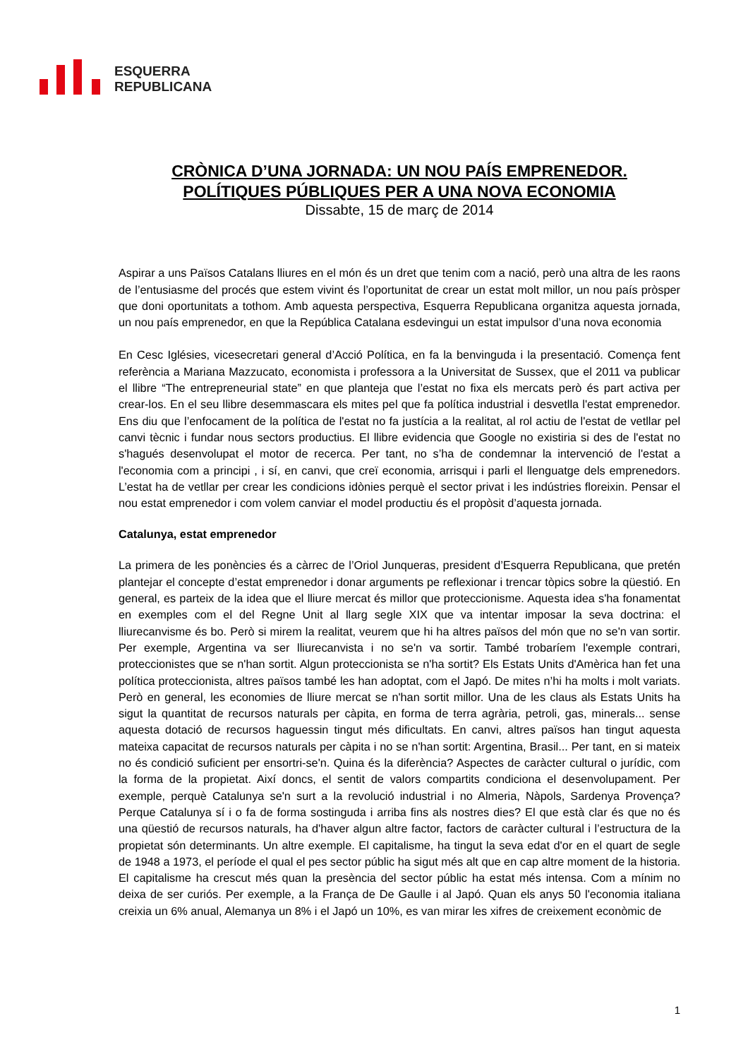ESQUERRA
REPUBLICANA
CRÒNICA D’UNA JORNADA: UN NOU PAÍS EMPRENEDOR.
POLÍTIQUES PÚBLIQUES PER A UNA NOVA ECONOMIA
Dissabte, 15 de març de 2014
Aspirar a uns Països Catalans lliures en el món és un dret que tenim com a nació, però una altra de les raons de l’entusiasme del procés que estem vivint és l’oportunitat de crear un estat molt millor, un nou país pròsper que doni oportunitats a tothom. Amb aquesta perspectiva, Esquerra Republicana organitza aquesta jornada, un nou país emprenedor, en que la República Catalana esdevingui un estat impulsor d’una nova economia
En Cesc Iglésies, vicesecretari general d’Acció Política, en fa la benvinguda i la presentació. Comença fent referència a Mariana Mazzucato, economista i professora a la Universitat de Sussex, que el 2011 va publicar el llibre “The entrepreneurial state” en que planteja que l’estat no fixa els mercats però és part activa per crear-los. En el seu llibre desemmascara els mites pel que fa política industrial i desvetlla l'estat emprenedor. Ens diu que l’enfocament de la política de l'estat no fa justícia a la realitat, al rol actiu de l'estat de vetllar pel canvi tècnic i fundar nous sectors productius. El llibre evidencia que Google no existiria si des de l'estat no s'hagués desenvolupat el motor de recerca. Per tant, no s’ha de condemnar la intervenció de l'estat a l'economia com a principi , i sí, en canvi, que creï economia, arrisqui i parli el llenguatge dels emprenedors. L’estat ha de vetllar per crear les condicions idònies perquè el sector privat i les indústries floreixin. Pensar el nou estat emprenedor i com volem canviar el model productiu és el propòsit d’aquesta jornada.
Catalunya, estat emprenedor
La primera de les ponències és a càrrec de l’Oriol Junqueras, president d’Esquerra Republicana, que pretén plantejar el concepte d’estat emprenedor i donar arguments pe reflexionar i trencar tòpics sobre la qüestió. En general, es parteix de la idea que el lliure mercat és millor que proteccionisme. Aquesta idea s'ha fonamentat en exemples com el del Regne Unit al llarg segle XIX que va intentar imposar la seva doctrina: el lliurecanvisme és bo. Però si mirem la realitat, veurem que hi ha altres països del món que no se'n van sortir. Per exemple, Argentina va ser lliurecanvista i no se'n va sortir. També trobaríem l'exemple contrari, proteccionistes que se n'han sortit. Algun proteccionista se n'ha sortit? Els Estats Units d'Amèrica han fet una política proteccionista, altres països també les han adoptat, com el Japó. De mites n’hi ha molts i molt variats. Però en general, les economies de lliure mercat se n'han sortit millor. Una de les claus als Estats Units ha sigut la quantitat de recursos naturals per càpita, en forma de terra agrària, petroli, gas, minerals... sense aquesta dotació de recursos haguessin tingut més dificultats. En canvi, altres països han tingut aquesta mateixa capacitat de recursos naturals per càpita i no se n'han sortit: Argentina, Brasil... Per tant, en si mateix no és condició suficient per ensortri-se'n. Quina és la diferència? Aspectes de caràcter cultural o jurídic, com la forma de la propietat. Així doncs, el sentit de valors compartits condiciona el desenvolupament. Per exemple, perquè Catalunya se'n surt a la revolució industrial i no Almeria, Nàpols, Sardenya Provença? Perque Catalunya sí i o fa de forma sostinguda i arriba fins als nostres dies? El que està clar és que no és una qüestió de recursos naturals, ha d'haver algun altre factor, factors de caràcter cultural i l’estructura de la propietat són determinants. Un altre exemple. El capitalisme, ha tingut la seva edat d'or en el quart de segle de 1948 a 1973, el període el qual el pes sector públic ha sigut més alt que en cap altre moment de la historia. El capitalisme ha crescut més quan la presència del sector públic ha estat més intensa. Com a mínim no deixa de ser curiós. Per exemple, a la França de De Gaulle i al Japó. Quan els anys 50 l'economia italiana creixia un 6% anual, Alemanya un 8% i el Japó un 10%, es van mirar les xifres de creixement econòmic de
1